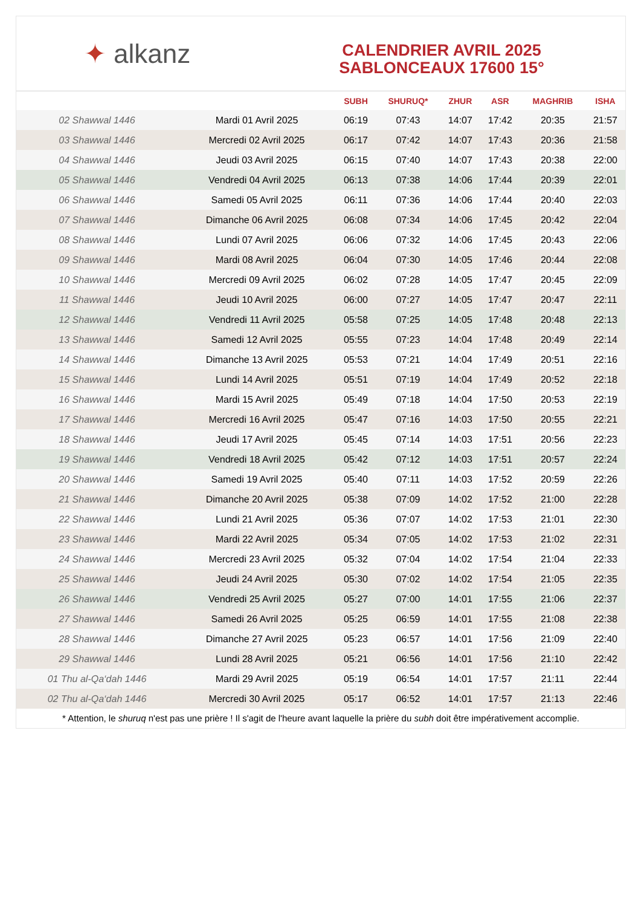✦ alkanz
CALENDRIER AVRIL 2025
SABLONCEAUX 17600 15°
| | | SUBH | SHURUQ* | ZHUR | ASR | MAGHRIB | ISHA |
| --- | --- | --- | --- | --- | --- | --- | --- |
| 02 Shawwal 1446 | Mardi 01 Avril 2025 | 06:19 | 07:43 | 14:07 | 17:42 | 20:35 | 21:57 |
| 03 Shawwal 1446 | Mercredi 02 Avril 2025 | 06:17 | 07:42 | 14:07 | 17:43 | 20:36 | 21:58 |
| 04 Shawwal 1446 | Jeudi 03 Avril 2025 | 06:15 | 07:40 | 14:07 | 17:43 | 20:38 | 22:00 |
| 05 Shawwal 1446 | Vendredi 04 Avril 2025 | 06:13 | 07:38 | 14:06 | 17:44 | 20:39 | 22:01 |
| 06 Shawwal 1446 | Samedi 05 Avril 2025 | 06:11 | 07:36 | 14:06 | 17:44 | 20:40 | 22:03 |
| 07 Shawwal 1446 | Dimanche 06 Avril 2025 | 06:08 | 07:34 | 14:06 | 17:45 | 20:42 | 22:04 |
| 08 Shawwal 1446 | Lundi 07 Avril 2025 | 06:06 | 07:32 | 14:06 | 17:45 | 20:43 | 22:06 |
| 09 Shawwal 1446 | Mardi 08 Avril 2025 | 06:04 | 07:30 | 14:05 | 17:46 | 20:44 | 22:08 |
| 10 Shawwal 1446 | Mercredi 09 Avril 2025 | 06:02 | 07:28 | 14:05 | 17:47 | 20:45 | 22:09 |
| 11 Shawwal 1446 | Jeudi 10 Avril 2025 | 06:00 | 07:27 | 14:05 | 17:47 | 20:47 | 22:11 |
| 12 Shawwal 1446 | Vendredi 11 Avril 2025 | 05:58 | 07:25 | 14:05 | 17:48 | 20:48 | 22:13 |
| 13 Shawwal 1446 | Samedi 12 Avril 2025 | 05:55 | 07:23 | 14:04 | 17:48 | 20:49 | 22:14 |
| 14 Shawwal 1446 | Dimanche 13 Avril 2025 | 05:53 | 07:21 | 14:04 | 17:49 | 20:51 | 22:16 |
| 15 Shawwal 1446 | Lundi 14 Avril 2025 | 05:51 | 07:19 | 14:04 | 17:49 | 20:52 | 22:18 |
| 16 Shawwal 1446 | Mardi 15 Avril 2025 | 05:49 | 07:18 | 14:04 | 17:50 | 20:53 | 22:19 |
| 17 Shawwal 1446 | Mercredi 16 Avril 2025 | 05:47 | 07:16 | 14:03 | 17:50 | 20:55 | 22:21 |
| 18 Shawwal 1446 | Jeudi 17 Avril 2025 | 05:45 | 07:14 | 14:03 | 17:51 | 20:56 | 22:23 |
| 19 Shawwal 1446 | Vendredi 18 Avril 2025 | 05:42 | 07:12 | 14:03 | 17:51 | 20:57 | 22:24 |
| 20 Shawwal 1446 | Samedi 19 Avril 2025 | 05:40 | 07:11 | 14:03 | 17:52 | 20:59 | 22:26 |
| 21 Shawwal 1446 | Dimanche 20 Avril 2025 | 05:38 | 07:09 | 14:02 | 17:52 | 21:00 | 22:28 |
| 22 Shawwal 1446 | Lundi 21 Avril 2025 | 05:36 | 07:07 | 14:02 | 17:53 | 21:01 | 22:30 |
| 23 Shawwal 1446 | Mardi 22 Avril 2025 | 05:34 | 07:05 | 14:02 | 17:53 | 21:02 | 22:31 |
| 24 Shawwal 1446 | Mercredi 23 Avril 2025 | 05:32 | 07:04 | 14:02 | 17:54 | 21:04 | 22:33 |
| 25 Shawwal 1446 | Jeudi 24 Avril 2025 | 05:30 | 07:02 | 14:02 | 17:54 | 21:05 | 22:35 |
| 26 Shawwal 1446 | Vendredi 25 Avril 2025 | 05:27 | 07:00 | 14:01 | 17:55 | 21:06 | 22:37 |
| 27 Shawwal 1446 | Samedi 26 Avril 2025 | 05:25 | 06:59 | 14:01 | 17:55 | 21:08 | 22:38 |
| 28 Shawwal 1446 | Dimanche 27 Avril 2025 | 05:23 | 06:57 | 14:01 | 17:56 | 21:09 | 22:40 |
| 29 Shawwal 1446 | Lundi 28 Avril 2025 | 05:21 | 06:56 | 14:01 | 17:56 | 21:10 | 22:42 |
| 01 Thu al-Qa‘dah 1446 | Mardi 29 Avril 2025 | 05:19 | 06:54 | 14:01 | 17:57 | 21:11 | 22:44 |
| 02 Thu al-Qa‘dah 1446 | Mercredi 30 Avril 2025 | 05:17 | 06:52 | 14:01 | 17:57 | 21:13 | 22:46 |
* Attention, le shuruq n'est pas une prière ! Il s'agit de l'heure avant laquelle la prière du subh doit être impérativement accomplie.